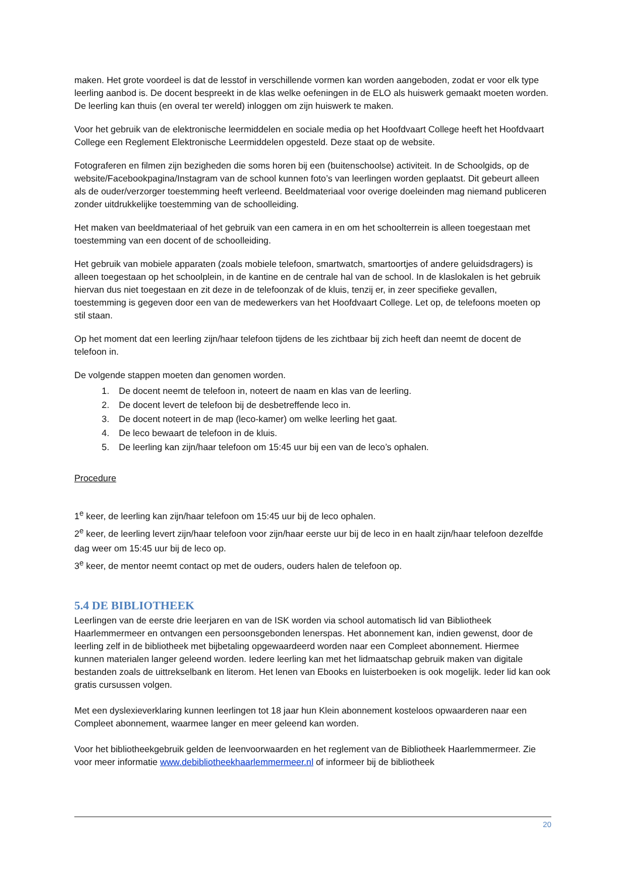maken. Het grote voordeel is dat de lesstof in verschillende vormen kan worden aangeboden, zodat er voor elk type leerling aanbod is. De docent bespreekt in de klas welke oefeningen in de ELO als huiswerk gemaakt moeten worden. De leerling kan thuis (en overal ter wereld) inloggen om zijn huiswerk te maken.
Voor het gebruik van de elektronische leermiddelen en sociale media op het Hoofdvaart College heeft het Hoofdvaart College een Reglement Elektronische Leermiddelen opgesteld. Deze staat op de website.
Fotograferen en filmen zijn bezigheden die soms horen bij een (buitenschoolse) activiteit. In de Schoolgids, op de website/Facebookpagina/Instagram van de school kunnen foto’s van leerlingen worden geplaatst. Dit gebeurt alleen als de ouder/verzorger toestemming heeft verleend. Beeldmateriaal voor overige doeleinden mag niemand publiceren zonder uitdrukkelijke toestemming van de schoolleiding.
Het maken van beeldmateriaal of het gebruik van een camera in en om het schoolterrein is alleen toegestaan met toestemming van een docent of de schoolleiding.
Het gebruik van mobiele apparaten (zoals mobiele telefoon, smartwatch, smartoortjes of andere geluidsdragers) is alleen toegestaan op het schoolplein, in de kantine en de centrale hal van de school. In de klaslokalen is het gebruik hiervan dus niet toegestaan en zit deze in de telefoonzak of de kluis, tenzij er, in zeer specifieke gevallen, toestemming is gegeven door een van de medewerkers van het Hoofdvaart College. Let op, de telefoons moeten op stil staan.
Op het moment dat een leerling zijn/haar telefoon tijdens de les zichtbaar bij zich heeft dan neemt de docent de telefoon in.
De volgende stappen moeten dan genomen worden.
1. De docent neemt de telefoon in, noteert de naam en klas van de leerling.
2. De docent levert de telefoon bij de desbetreffende leco in.
3. De docent noteert in de map (leco-kamer) om welke leerling het gaat.
4. De leco bewaart de telefoon in de kluis.
5. De leerling kan zijn/haar telefoon om 15:45 uur bij een van de leco’s ophalen.
Procedure
1<sup>e</sup> keer, de leerling kan zijn/haar telefoon om 15:45 uur bij de leco ophalen.
2<sup>e</sup> keer, de leerling levert zijn/haar telefoon voor zijn/haar eerste uur bij de leco in en haalt zijn/haar telefoon dezelfde dag weer om 15:45 uur bij de leco op.
3<sup>e</sup> keer, de mentor neemt contact op met de ouders, ouders halen de telefoon op.
5.4 DE BIBLIOTHEEK
Leerlingen van de eerste drie leerjaren en van de ISK worden via school automatisch lid van Bibliotheek Haarlemmermeer en ontvangen een persoonsgebonden lenerspas. Het abonnement kan, indien gewenst, door de leerling zelf in de bibliotheek met bijbetaling opgewaardeerd worden naar een Compleet abonnement. Hiermee kunnen materialen langer geleend worden. Iedere leerling kan met het lidmaatschap gebruik maken van digitale bestanden zoals de uittrekselbank en literom. Het lenen van Ebooks en luisterboeken is ook mogelijk. Ieder lid kan ook gratis cursussen volgen.
Met een dyslexieverklaring kunnen leerlingen tot 18 jaar hun Klein abonnement kosteloos opwaarderen naar een Compleet abonnement, waarmee langer en meer geleend kan worden.
Voor het bibliotheekgebruik gelden de leenvoorwaarden en het reglement van de Bibliotheek Haarlemmermeer. Zie voor meer informatie www.debibliotheekhaarlemmermeer.nl of informeer bij de bibliotheek
20